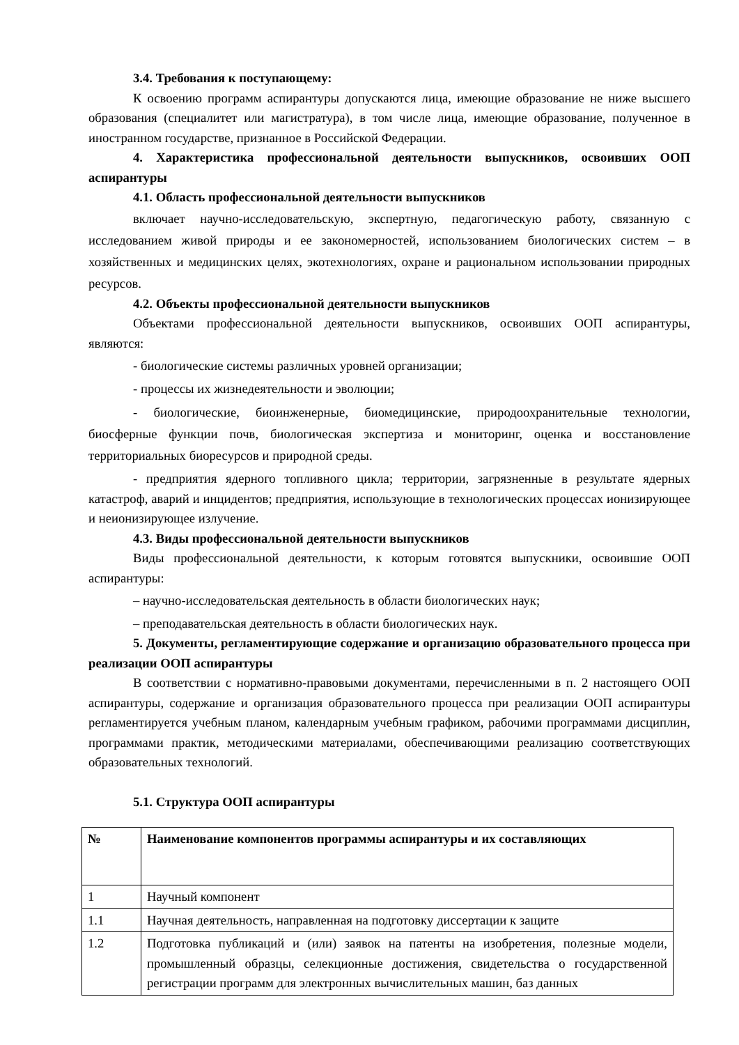3.4. Требования к поступающему:
К освоению программ аспирантуры допускаются лица, имеющие образование не ниже высшего образования (специалитет или магистратура), в том числе лица, имеющие образование, полученное в иностранном государстве, признанное в Российской Федерации.
4. Характеристика профессиональной деятельности выпускников, освоивших ООП аспирантуры
4.1. Область профессиональной деятельности выпускников
включает научно-исследовательскую, экспертную, педагогическую работу, связанную с исследованием живой природы и ее закономерностей, использованием биологических систем – в хозяйственных и медицинских целях, экотехнологиях, охране и рациональном использовании природных ресурсов.
4.2. Объекты профессиональной деятельности выпускников
Объектами профессиональной деятельности выпускников, освоивших ООП аспирантуры, являются:
- биологические системы различных уровней организации;
- процессы их жизнедеятельности и эволюции;
- биологические, биоинженерные, биомедицинские, природоохранительные технологии, биосферные функции почв, биологическая экспертиза и мониторинг, оценка и восстановление территориальных биоресурсов и природной среды.
- предприятия ядерного топливного цикла; территории, загрязненные в результате ядерных катастроф, аварий и инцидентов; предприятия, использующие в технологических процессах ионизирующее и неионизирующее излучение.
4.3. Виды профессиональной деятельности выпускников
Виды профессиональной деятельности, к которым готовятся выпускники, освоившие ООП аспирантуры:
– научно-исследовательская деятельность в области биологических наук;
– преподавательская деятельность в области биологических наук.
5. Документы, регламентирующие содержание и организацию образовательного процесса при реализации ООП аспирантуры
В соответствии с нормативно-правовыми документами, перечисленными в п. 2 настоящего ООП аспирантуры, содержание и организация образовательного процесса при реализации ООП аспирантуры регламентируется учебным планом, календарным учебным графиком, рабочими программами дисциплин, программами практик, методическими материалами, обеспечивающими реализацию соответствующих образовательных технологий.
5.1. Структура ООП аспирантуры
| № | Наименование компонентов программы аспирантуры и их составляющих |
| --- | --- |
| 1 | Научный компонент |
| 1.1 | Научная деятельность, направленная на подготовку диссертации к защите |
| 1.2 | Подготовка публикаций и (или) заявок на патенты на изобретения, полезные модели, промышленный образцы, селекционные достижения, свидетельства о государственной регистрации программ для электронных вычислительных машин, баз данных |